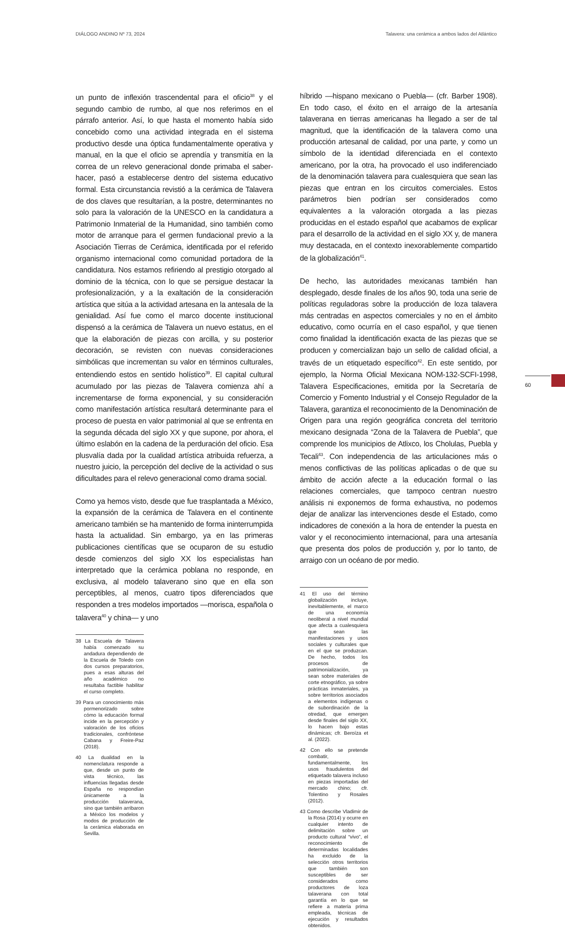DIÁLOGO ANDINO Nº 73, 2024 Talavera: una cerámica a ambos lados del Atlántico
un punto de inflexión trascendental para el oficio<sup>38</sup> y el segundo cambio de rumbo, al que nos referimos en el párrafo anterior. Así, lo que hasta el momento había sido concebido como una actividad integrada en el sistema productivo desde una óptica fundamentalmente operativa y manual, en la que el oficio se aprendía y transmitía en la correa de un relevo generacional donde primaba el saber-hacer, pasó a establecerse dentro del sistema educativo formal. Esta circunstancia revistió a la cerámica de Talavera de dos claves que resultarían, a la postre, determinantes no solo para la valoración de la UNESCO en la candidatura a Patrimonio Inmaterial de la Humanidad, sino también como motor de arranque para el germen fundacional previo a la Asociación Tierras de Cerámica, identificada por el referido organismo internacional como comunidad portadora de la candidatura. Nos estamos refiriendo al prestigio otorgado al dominio de la técnica, con lo que se persigue destacar la profesionalización, y a la exaltación de la consideración artística que sitúa a la actividad artesana en la antesala de la genialidad. Así fue como el marco docente institucional dispensó a la cerámica de Talavera un nuevo estatus, en el que la elaboración de piezas con arcilla, y su posterior decoración, se revisten con nuevas consideraciones simbólicas que incrementan su valor en términos culturales, entendiendo estos en sentido holístico<sup>39</sup>. El capital cultural acumulado por las piezas de Talavera comienza ahí a incrementarse de forma exponencial, y su consideración como manifestación artística resultará determinante para el proceso de puesta en valor patrimonial al que se enfrenta en la segunda década del siglo XX y que supone, por ahora, el último eslabón en la cadena de la perduración del oficio. Esa plusvalía dada por la cualidad artística atribuida refuerza, a nuestro juicio, la percepción del declive de la actividad o sus dificultades para el relevo generacional como drama social.
Como ya hemos visto, desde que fue trasplantada a México, la expansión de la cerámica de Talavera en el continente americano también se ha mantenido de forma ininterrumpida hasta la actualidad. Sin embargo, ya en las primeras publicaciones científicas que se ocuparon de su estudio desde comienzos del siglo XX los especialistas han interpretado que la cerámica poblana no responde, en exclusiva, al modelo talaverano sino que en ella son perceptibles, al menos, cuatro tipos diferenciados que responden a tres modelos importados —morisca, española o talavera<sup>40</sup> y china— y uno
38 La Escuela de Talavera había comenzado su andadura dependiendo de la Escuela de Toledo con dos cursos preparatorios, pues a esas alturas del año académico no resultaba factible habilitar el curso completo.
39 Para un conocimiento más pormenorizado sobre cómo la educación formal incide en la percepción y valoración de los oficios tradicionales, confróntese Cabana y Freire-Paz (2018).
40 La dualidad en la nomenclatura responde a que, desde un punto de vista técnico, las influencias llegadas desde España no respondían únicamente a la producción talaverana, sino que también arribaron a México los modelos y modos de producción de la cerámica elaborada en Sevilla.
híbrido —hispano mexicano o Puebla— (cfr. Barber 1908). En todo caso, el éxito en el arraigo de la artesanía talaverana en tierras americanas ha llegado a ser de tal magnitud, que la identificación de la talavera como una producción artesanal de calidad, por una parte, y como un símbolo de la identidad diferenciada en el contexto americano, por la otra, ha provocado el uso indiferenciado de la denominación talavera para cualesquiera que sean las piezas que entran en los circuitos comerciales. Estos parámetros bien podrían ser considerados como equivalentes a la valoración otorgada a las piezas producidas en el estado español que acabamos de explicar para el desarrollo de la actividad en el siglo XX y, de manera muy destacada, en el contexto inexorablemente compartido de la globalización<sup>41</sup>.
De hecho, las autoridades mexicanas también han desplegado, desde finales de los años 90, toda una serie de políticas reguladoras sobre la producción de loza talavera más centradas en aspectos comerciales y no en el ámbito educativo, como ocurría en el caso español, y que tienen como finalidad la identificación exacta de las piezas que se producen y comercializan bajo un sello de calidad oficial, a través de un etiquetado específico<sup>42</sup>. En este sentido, por ejemplo, la Norma Oficial Mexicana NOM-132-SCFI-1998, Talavera Especificaciones, emitida por la Secretaría de Comercio y Fomento Industrial y el Consejo Regulador de la Talavera, garantiza el reconocimiento de la Denominación de Origen para una región geográfica concreta del territorio mexicano designada “Zona de la Talavera de Puebla”, que comprende los municipios de Atlixco, los Cholulas, Puebla y Tecali<sup>43</sup>. Con independencia de las articulaciones más o menos conflictivas de las políticas aplicadas o de que su ámbito de acción afecte a la educación formal o las relaciones comerciales, que tampoco centran nuestro análisis ni exponemos de forma exhaustiva, no podemos dejar de analizar las intervenciones desde el Estado, como indicadores de conexión a la hora de entender la puesta en valor y el reconocimiento internacional, para una artesanía que presenta dos polos de producción y, por lo tanto, de arraigo con un océano de por medio.
41 El uso del término globalización incluye, inevitablemente, el marco de una economía neoliberal a nivel mundial que afecta a cualesquiera que sean las manifestaciones y usos sociales y culturales que en el que se produzcan. De hecho, todos los procesos de patrimonialización, ya sean sobre materiales de corte etnográfico, ya sobre prácticas inmateriales, ya sobre territorios asociados a elementos indígenas o de subordinación de la otredad, que emergen desde finales del siglo XX, lo hacen bajo estas dinámicas; cfr. Beroíza et al. (2022).
42 Con ello se pretende combatir, fundamentalmente, los usos fraudulentos del etiquetado talavera incluso en piezas importadas del mercado chino; cfr. Tolentino y Rosales (2012).
43 Como describe Vladimir de la Rosa (2014) y ocurre en cualquier intento de delimitación sobre un producto cultural “vivo”, el reconocimiento de determinadas localidades ha excluido de la selección otros territorios que también son susceptibles de ser considerados como productores de loza talaverana con total garantía en lo que se refiere a materia prima empleada, técnicas de ejecución y resultados obtenidos.
60